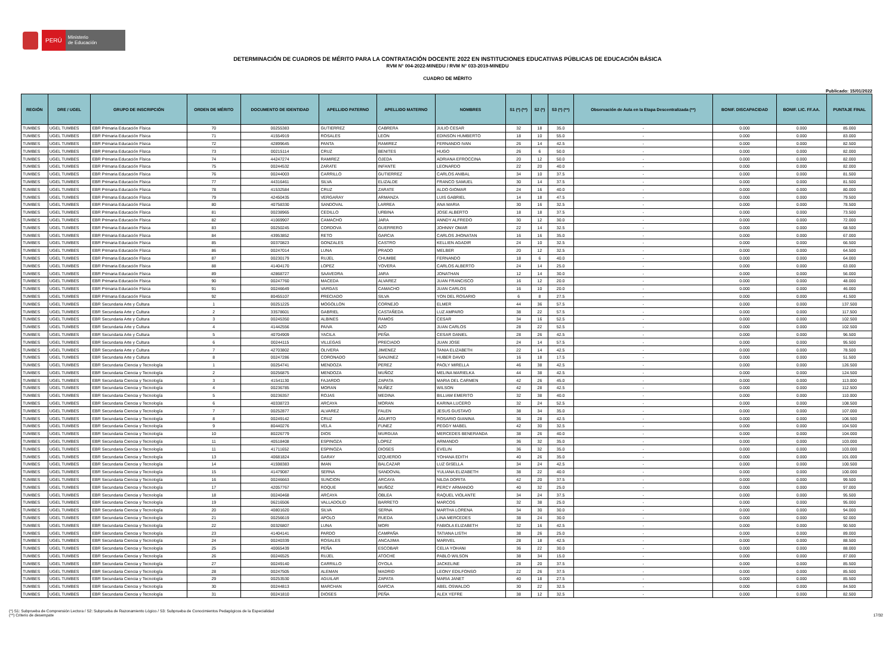PERÚ
Ministerio
de Educación
DETERMINACIÓN DE CUADROS DE MÉRITO PARA LA CONTRATACIÓN DOCENTE 2022 EN INSTITUCIONES EDUCATIVAS PÚBLICAS DE EDUCACIÓN BÁSICA
RVM N° 004-2022-MINEDU / RVM N° 033-2019-MINEDU
CUADRO DE MÉRITO
Publicado: 15/01/2022
| REGIÓN | DRE / UGEL | GRUPO DE INSCRIPCIÓN | ORDEN DE MÉRITO | DOCUMENTO DE IDENTIDAD | APELLIDO PATERNO | APELLIDO MATERNO | NOMBRES | S1 (*) (**) | S2 (*) | S3 (*) (**) | Observación de Aula en la Etapa Descentralizada (**) | BONIF. DISCAPACIDAD | BONIF. LIC. FF.AA. | PUNTAJE FINAL |
| --- | --- | --- | --- | --- | --- | --- | --- | --- | --- | --- | --- | --- | --- | --- |
| TUMBES | UGEL TUMBES | EBR Primaria Educación Física | 70 | 00255383 | GUTIERREZ | CABRERA | JULIO CESAR | 32 | 18 | 35.0 | - | 0.000 | 0.000 | 85.000 |
| TUMBES | UGEL TUMBES | EBR Primaria Educación Física | 71 | 41554919 | ROSALES | LEON | EDINSON HUMBERTO | 18 | 10 | 55.0 | - | 0.000 | 0.000 | 83.000 |
| TUMBES | UGEL TUMBES | EBR Primaria Educación Física | 72 | 42899645 | PANTA | RAMIREZ | FERNANDO IVAN | 26 | 14 | 42.5 | - | 0.000 | 0.000 | 82.500 |
| TUMBES | UGEL TUMBES | EBR Primaria Educación Física | 73 | 00215114 | CRUZ | BENITES | HUGO | 26 | 6 | 50.0 | - | 0.000 | 0.000 | 82.000 |
| TUMBES | UGEL TUMBES | EBR Primaria Educación Física | 74 | 44247274 | RAMIREZ | OJEDA | ADRIANA EFROCCINA | 20 | 12 | 50.0 | - | 0.000 | 0.000 | 82.000 |
| TUMBES | UGEL TUMBES | EBR Primaria Educación Física | 75 | 00244532 | ZARATE | INFANTE | LEONARDO | 22 | 20 | 40.0 | - | 0.000 | 0.000 | 82.000 |
| TUMBES | UGEL TUMBES | EBR Primaria Educación Física | 76 | 00244003 | CARRILLO | GUTIERREZ | CARLOS ANIBAL | 34 | 10 | 37.5 | - | 0.000 | 0.000 | 81.500 |
| TUMBES | UGEL TUMBES | EBR Primaria Educación Física | 77 | 44316461 | SILVA | ELIZALDE | FRANCO SAMUEL | 30 | 14 | 37.5 | - | 0.000 | 0.000 | 81.500 |
| TUMBES | UGEL TUMBES | EBR Primaria Educación Física | 78 | 41532584 | CRUZ | ZARATE | ALDO GIOMAR | 24 | 16 | 40.0 | - | 0.000 | 0.000 | 80.000 |
| TUMBES | UGEL TUMBES | EBR Primaria Educación Física | 79 | 42450435 | VERGARAY | ARMANZA | LUIS GABRIEL | 14 | 18 | 47.5 | - | 0.000 | 0.000 | 79.500 |
| TUMBES | UGEL TUMBES | EBR Primaria Educación Física | 80 | 40758330 | SANDOVAL | LARREA | ANA MARIA | 30 | 16 | 32.5 | - | 0.000 | 0.000 | 78.500 |
| TUMBES | UGEL TUMBES | EBR Primaria Educación Física | 81 | 00238965 | CEDILLO | URBINA | JOSE ALBERTO | 18 | 18 | 37.5 | - | 0.000 | 0.000 | 73.500 |
| TUMBES | UGEL TUMBES | EBR Primaria Educación Física | 82 | 41069907 | CAMACHO | JARA | ANNDY ALFREDO | 30 | 12 | 30.0 | - | 0.000 | 0.000 | 72.000 |
| TUMBES | UGEL TUMBES | EBR Primaria Educación Física | 83 | 00250245 | CORDOVA | GUERRERO | JOHNNY OMAR | 22 | 14 | 32.5 | - | 0.000 | 0.000 | 68.500 |
| TUMBES | UGEL TUMBES | EBR Primaria Educación Física | 84 | 43953852 | RETO | GARCIA | CARLOS JHONATAN | 16 | 16 | 35.0 | - | 0.000 | 0.000 | 67.000 |
| TUMBES | UGEL TUMBES | EBR Primaria Educación Física | 85 | 00370823 | GONZALES | CASTRO | KELLIEN AGADIR | 24 | 10 | 32.5 | - | 0.000 | 0.000 | 66.500 |
| TUMBES | UGEL TUMBES | EBR Primaria Educación Física | 86 | 00247014 | LUNA | PRADO | MELBER | 20 | 12 | 32.5 | - | 0.000 | 0.000 | 64.500 |
| TUMBES | UGEL TUMBES | EBR Primaria Educación Física | 87 | 00230179 | RUJEL | CHUMBE | FERNANDO | 18 | 6 | 40.0 | - | 0.000 | 0.000 | 64.000 |
| TUMBES | UGEL TUMBES | EBR Primaria Educación Física | 88 | 41404170 | LOPEZ | YOVERA | CARLOS ALBERTO | 24 | 14 | 25.0 | - | 0.000 | 0.000 | 63.000 |
| TUMBES | UGEL TUMBES | EBR Primaria Educación Física | 89 | 42868727 | SAAVEDRA | JARA | JONATHAN | 12 | 14 | 30.0 | - | 0.000 | 0.000 | 56.000 |
| TUMBES | UGEL TUMBES | EBR Primaria Educación Física | 90 | 00247760 | MACEDA | ALVAREZ | JUAN FRANCISCO | 16 | 12 | 20.0 | - | 0.000 | 0.000 | 48.000 |
| TUMBES | UGEL TUMBES | EBR Primaria Educación Física | 91 | 00246649 | VARGAS | CAMACHO | JUAN CARLOS | 16 | 10 | 20.0 | - | 0.000 | 0.000 | 46.000 |
| TUMBES | UGEL TUMBES | EBR Primaria Educación Física | 92 | 80455107 | PRECIADO | SILVA | YON DEL ROSARIO | 6 | 8 | 27.5 | - | 0.000 | 0.000 | 41.500 |
| TUMBES | UGEL TUMBES | EBR Secundaria Arte y Cultura | 1 | 00251225 | MOGOLLON | CORNEJO | ELMER | 44 | 36 | 57.5 | - | 0.000 | 0.000 | 137.500 |
| TUMBES | UGEL TUMBES | EBR Secundaria Arte y Cultura | 2 | 33578601 | GABRIEL | CASTAÑEDA | LUZ AMPARO | 38 | 22 | 57.5 | - | 0.000 | 0.000 | 117.500 |
| TUMBES | UGEL TUMBES | EBR Secundaria Arte y Cultura | 3 | 00245350 | ALBINES | RAMOS | CESAR | 34 | 16 | 52.5 | - | 0.000 | 0.000 | 102.500 |
| TUMBES | UGEL TUMBES | EBR Secundaria Arte y Cultura | 4 | 41442556 | PAIVA | AZO | JUAN CARLOS | 28 | 22 | 52.5 | - | 0.000 | 0.000 | 102.500 |
| TUMBES | UGEL TUMBES | EBR Secundaria Arte y Cultura | 5 | 40704909 | YACILA | PEÑA | CESAR DANIEL | 28 | 26 | 42.5 | - | 0.000 | 0.000 | 96.500 |
| TUMBES | UGEL TUMBES | EBR Secundaria Arte y Cultura | 6 | 00244115 | VILLEGAS | PRECIADO | JUAN JOSE | 24 | 14 | 57.5 | - | 0.000 | 0.000 | 95.500 |
| TUMBES | UGEL TUMBES | EBR Secundaria Arte y Cultura | 7 | 42703802 | OLIVERA | JIMENEZ | TANIA ELIZABETH | 22 | 14 | 42.5 | - | 0.000 | 0.000 | 78.500 |
| TUMBES | UGEL TUMBES | EBR Secundaria Arte y Cultura | 8 | 00247286 | CORONADO | SANJINEZ | HUBER DAVID | 16 | 18 | 17.5 | - | 0.000 | 0.000 | 51.500 |
| TUMBES | UGEL TUMBES | EBR Secundaria Ciencia y Tecnología | 1 | 00254741 | MENDOZA | PEREZ | PAOLY MIRELLA | 46 | 38 | 42.5 | - | 0.000 | 0.000 | 126.500 |
| TUMBES | UGEL TUMBES | EBR Secundaria Ciencia y Tecnología | 2 | 00256875 | MENDOZA | MUÑOZ | MELINA MARIELKA | 44 | 38 | 42.5 | - | 0.000 | 0.000 | 124.500 |
| TUMBES | UGEL TUMBES | EBR Secundaria Ciencia y Tecnología | 3 | 41541130 | FAJARDO | ZAPATA | MARIA DEL CARMEN | 42 | 26 | 45.0 | - | 0.000 | 0.000 | 113.000 |
| TUMBES | UGEL TUMBES | EBR Secundaria Ciencia y Tecnología | 4 | 00236785 | MORAN | NUÑEZ | WILSON | 42 | 28 | 42.5 | - | 0.000 | 0.000 | 112.500 |
| TUMBES | UGEL TUMBES | EBR Secundaria Ciencia y Tecnología | 5 | 00236357 | ROJAS | MEDINA | BILLIAM EMERITO | 32 | 38 | 40.0 | - | 0.000 | 0.000 | 110.000 |
| TUMBES | UGEL TUMBES | EBR Secundaria Ciencia y Tecnología | 6 | 40338723 | ARCAYA | MORAN | KARINA LUCERO | 32 | 24 | 52.5 | - | 0.000 | 0.000 | 108.500 |
| TUMBES | UGEL TUMBES | EBR Secundaria Ciencia y Tecnología | 7 | 00252877 | ALVAREZ | FALEN | JESUS GUSTAVO | 38 | 34 | 35.0 | - | 0.000 | 0.000 | 107.000 |
| TUMBES | UGEL TUMBES | EBR Secundaria Ciencia y Tecnología | 8 | 00249142 | CRUZ | AGURTO | ROSARIO GIANINA | 36 | 28 | 42.5 | - | 0.000 | 0.000 | 106.500 |
| TUMBES | UGEL TUMBES | EBR Secundaria Ciencia y Tecnología | 9 | 80440276 | VELA | FUNEZ | PEGGY MABEL | 42 | 30 | 32.5 | - | 0.000 | 0.000 | 104.500 |
| TUMBES | UGEL TUMBES | EBR Secundaria Ciencia y Tecnología | 10 | 80226779 | DIOS | MURGUIA | MERCEDES BENERANDA | 38 | 26 | 40.0 | - | 0.000 | 0.000 | 104.000 |
| TUMBES | UGEL TUMBES | EBR Secundaria Ciencia y Tecnología | 11 | 40518408 | ESPINOZA | LOPEZ | ARMANDO | 36 | 32 | 35.0 | - | 0.000 | 0.000 | 103.000 |
| TUMBES | UGEL TUMBES | EBR Secundaria Ciencia y Tecnología | 11 | 41711652 | ESPINOZA | DIOSES | EVELIN | 36 | 32 | 35.0 | - | 0.000 | 0.000 | 103.000 |
| TUMBES | UGEL TUMBES | EBR Secundaria Ciencia y Tecnología | 13 | 40681824 | GARAY | IZQUIERDO | YOHANA EDITH | 40 | 26 | 35.0 | - | 0.000 | 0.000 | 101.000 |
| TUMBES | UGEL TUMBES | EBR Secundaria Ciencia y Tecnología | 14 | 41598383 | IMAN | BALCAZAR | LUZ GISELLA | 34 | 24 | 42.5 | - | 0.000 | 0.000 | 100.500 |
| TUMBES | UGEL TUMBES | EBR Secundaria Ciencia y Tecnología | 15 | 41479087 | SERNA | SANDOVAL | YULIANA ELIZABETH | 38 | 22 | 40.0 | - | 0.000 | 0.000 | 100.000 |
| TUMBES | UGEL TUMBES | EBR Secundaria Ciencia y Tecnología | 16 | 00246663 | SUNCION | ARCAYA | NILDA DORITA | 42 | 20 | 37.5 | - | 0.000 | 0.000 | 99.500 |
| TUMBES | UGEL TUMBES | EBR Secundaria Ciencia y Tecnología | 17 | 42057767 | ROQUE | MUÑOZ | PERCY ARMANDO | 40 | 32 | 25.0 | - | 0.000 | 0.000 | 97.000 |
| TUMBES | UGEL TUMBES | EBR Secundaria Ciencia y Tecnología | 18 | 00240468 | ARCAYA | OBLEA | RAQUEL VIOLANTE | 34 | 24 | 37.5 | - | 0.000 | 0.000 | 95.500 |
| TUMBES | UGEL TUMBES | EBR Secundaria Ciencia y Tecnología | 19 | 06216506 | VALLADOLID | BARRETO | MARCOS | 32 | 38 | 25.0 | - | 0.000 | 0.000 | 95.000 |
| TUMBES | UGEL TUMBES | EBR Secundaria Ciencia y Tecnología | 20 | 40801620 | SILVA | SERNA | MARTHA LORENA | 34 | 30 | 30.0 | - | 0.000 | 0.000 | 94.000 |
| TUMBES | UGEL TUMBES | EBR Secundaria Ciencia y Tecnología | 21 | 00256619 | APOLO | RUEDA | LINA MERCEDES | 38 | 24 | 30.0 | - | 0.000 | 0.000 | 92.000 |
| TUMBES | UGEL TUMBES | EBR Secundaria Ciencia y Tecnología | 22 | 00326807 | LUNA | MORI | FABIOLA ELIZABETH | 32 | 16 | 42.5 | - | 0.000 | 0.000 | 90.500 |
| TUMBES | UGEL TUMBES | EBR Secundaria Ciencia y Tecnología | 23 | 41404141 | PARDO | CAMPAÑA | TATIANA LISTH | 38 | 26 | 25.0 | - | 0.000 | 0.000 | 89.000 |
| TUMBES | UGEL TUMBES | EBR Secundaria Ciencia y Tecnología | 24 | 00240339 | ROSALES | ANCAJIMA | MARIVEL | 28 | 18 | 42.5 | - | 0.000 | 0.000 | 88.500 |
| TUMBES | UGEL TUMBES | EBR Secundaria Ciencia y Tecnología | 25 | 40065439 | PEÑA | ESCOBAR | CELIA YOHANI | 36 | 22 | 30.0 | - | 0.000 | 0.000 | 88.000 |
| TUMBES | UGEL TUMBES | EBR Secundaria Ciencia y Tecnología | 26 | 00246525 | RUJEL | ATOCHE | PABLO WILSON | 38 | 34 | 15.0 | - | 0.000 | 0.000 | 87.000 |
| TUMBES | UGEL TUMBES | EBR Secundaria Ciencia y Tecnología | 27 | 00249140 | CARRILLO | OYOLA | JACKELINE | 28 | 20 | 37.5 | - | 0.000 | 0.000 | 85.500 |
| TUMBES | UGEL TUMBES | EBR Secundaria Ciencia y Tecnología | 28 | 00247505 | ALEMAN | MADRID | LEONY EDILFONSO | 22 | 26 | 37.5 | - | 0.000 | 0.000 | 85.500 |
| TUMBES | UGEL TUMBES | EBR Secundaria Ciencia y Tecnología | 29 | 00253530 | AGUILAR | ZAPATA | MARIA JANET | 40 | 18 | 27.5 | - | 0.000 | 0.000 | 85.500 |
| TUMBES | UGEL TUMBES | EBR Secundaria Ciencia y Tecnología | 30 | 00244813 | MARCHAN | GARCIA | ABEL OSWALDO | 30 | 22 | 32.5 | - | 0.000 | 0.000 | 84.500 |
| TUMBES | UGEL TUMBES | EBR Secundaria Ciencia y Tecnología | 31 | 00241810 | DIOSES | PEÑA | ALEX YEFRE | 38 | 12 | 32.5 | - | 0.000 | 0.000 | 82.500 |
(*) S1: Subprueba de Comprensión Lectora / S2: Subprueba de Razonamiento Lógico / S3: Subprueba de Conocimientos Pedagógicos de la Especialidad
(**) Criterio de desempate
17/32